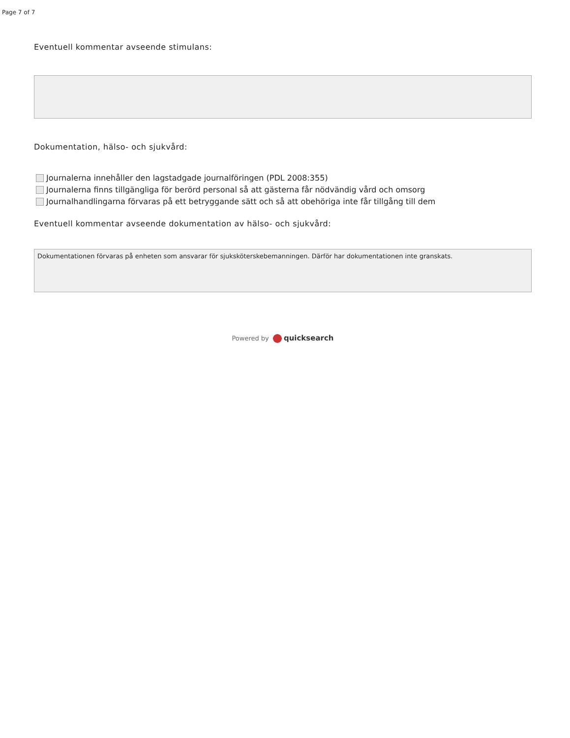Page 7 of 7
Eventuell kommentar avseende stimulans:
Dokumentation, hälso- och sjukvård:
Journalerna innehåller den lagstadgade journalföringen (PDL 2008:355)
Journalerna finns tillgängliga för berörd personal så att gästerna får nödvändig vård och omsorg
Journalhandlingarna förvaras på ett betryggande sätt och så att obehöriga inte får tillgång till dem
Eventuell kommentar avseende dokumentation av hälso- och sjukvård:
Dokumentationen förvaras på enheten som ansvarar för sjuksköterskebemanningen. Därför har dokumentationen inte granskats.
Powered by quicksearch